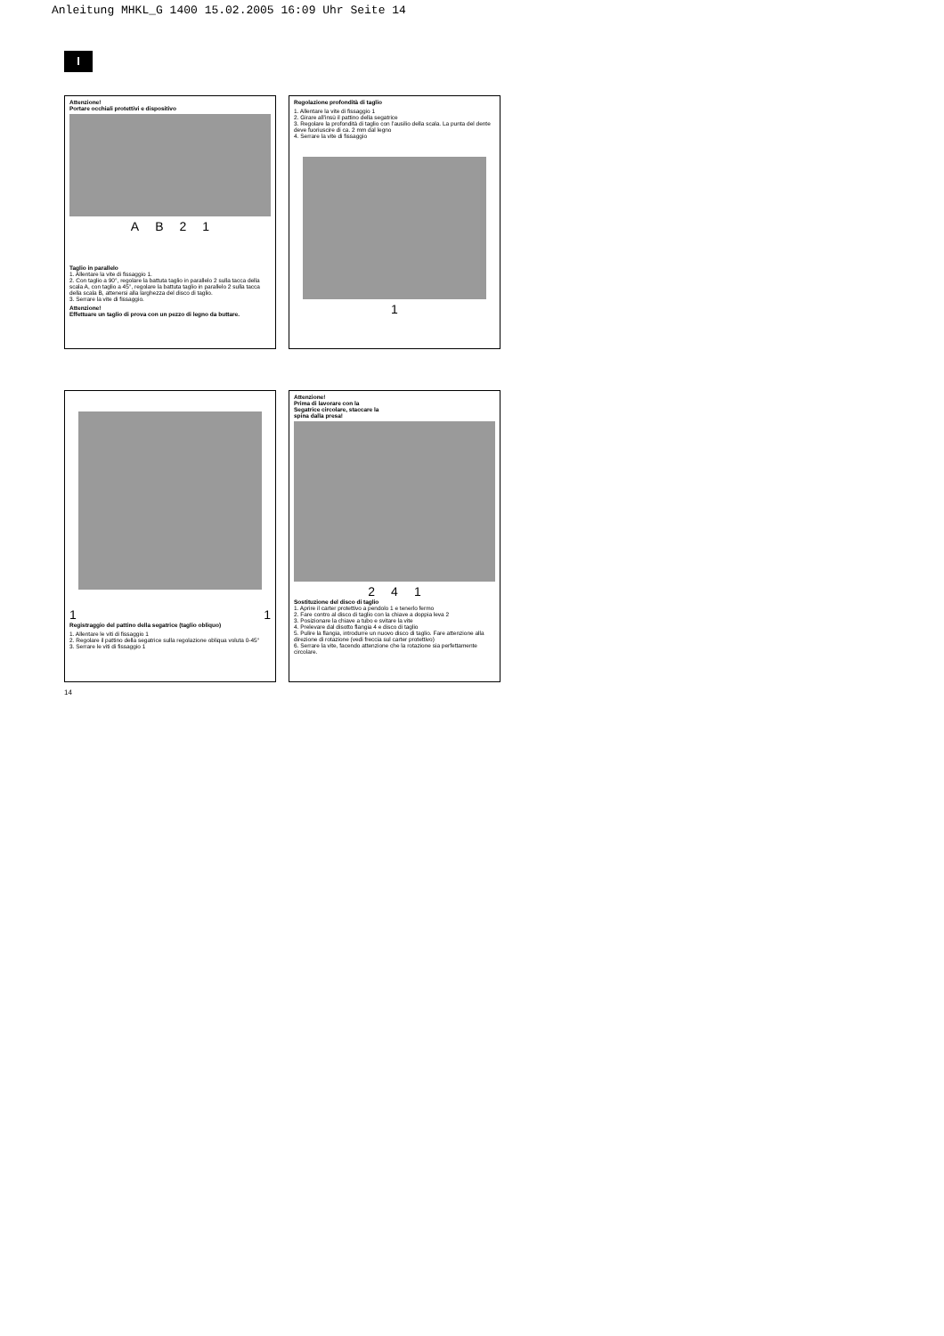Anleitung MHKL_G 1400 15.02.2005 16:09 Uhr Seite 14
I
Attenzione!
Portare occhiali protettivi e dispositivo
A B 2 1
Taglio in parallelo
1. Allentare la vite di fissaggio 1.
2. Con taglio a 90°, regolare la battuta taglio in parallelo 2 sulla tacca della scala A, con taglio a 45°, regolare la battuta taglio in parallelo 2 sulla tacca della scala B, attenersi alla larghezza del disco di taglio.
3. Serrare la vite di fissaggio.
Attenzione!
Effettuare un taglio di prova con un pezzo di legno da buttare.
Regolazione profondità di taglio
1. Allentare la vite di fissaggio 1
2. Girare all’insù il pattino della segatrice
3. Regolare la profondità di taglio con l’ausilio della scala. La punta del dente deve fuoriuscire di ca. 2 mm dal legno
4. Serrare la vite di fissaggio
1
1 1
Registraggio del pattino della segatrice (taglio obliquo)
1. Allentare le viti di fissaggio 1
2. Regolare il pattino della segatrice sulla regolazione obliqua voluta 0-45°
3. Serrare le viti di fissaggio 1
Attenzione!
Prima di lavorare con la
Segatrice circolare, staccare la
spina dalla presa!
2 4 1
Sostituzione del disco di taglio
1. Aprire il carter protettivo a pendolo 1 e tenerlo fermo
2. Fare contro al disco di taglio con la chiave a doppia leva 2
3. Posizionare la chiave a tubo e svitare la vite
4. Prelevare dal disotto flangia 4 e disco di taglio
5. Pulire la flangia, introdurre un nuovo disco di taglio. Fare attenzione alla direzione di rotazione (vedi freccia sul carter protettivo)
6. Serrare la vite, facendo attenzione che la rotazione sia perfettamente circolare.
14